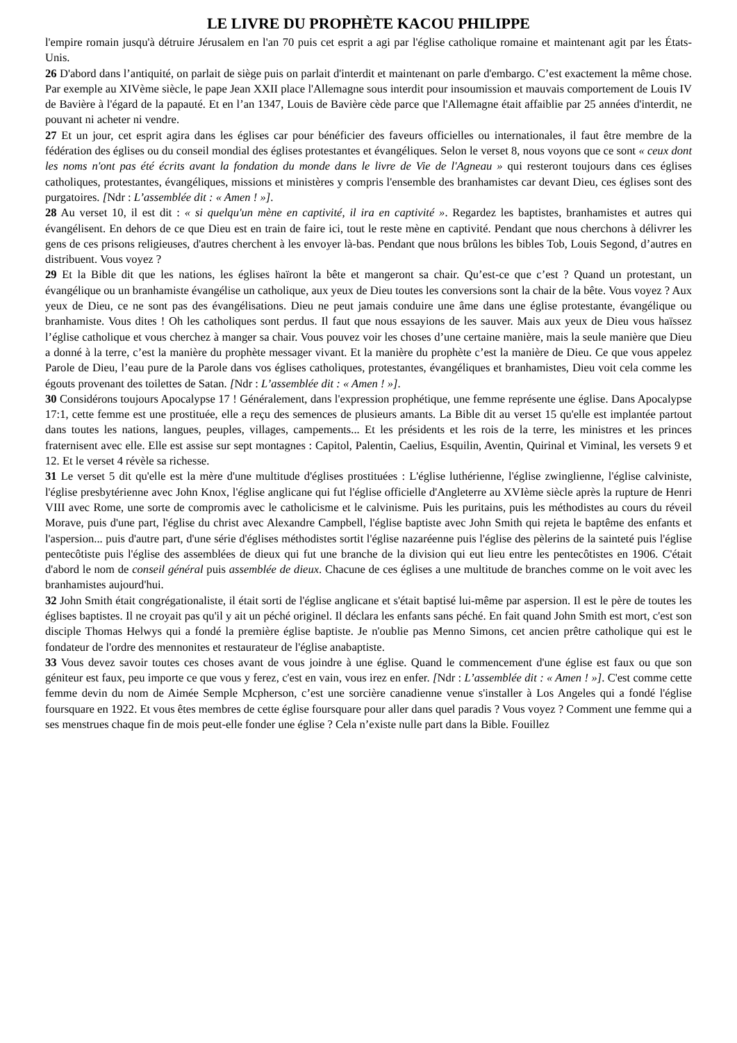LE LIVRE DU PROPHÈTE KACOU PHILIPPE
l'empire romain jusqu'à détruire Jérusalem en l'an 70 puis cet esprit a agi par l'église catholique romaine et maintenant agit par les États-Unis.
26 D'abord dans l’antiquité, on parlait de siège puis on parlait d'interdit et maintenant on parle d'embargo. C’est exactement la même chose. Par exemple au XIVème siècle, le pape Jean XXII place l'Allemagne sous interdit pour insoumission et mauvais comportement de Louis IV de Bavière à l'égard de la papauté. Et en l’an 1347, Louis de Bavière cède parce que l'Allemagne était affaiblie par 25 années d'interdit, ne pouvant ni acheter ni vendre.
27 Et un jour, cet esprit agira dans les églises car pour bénéficier des faveurs officielles ou internationales, il faut être membre de la fédération des églises ou du conseil mondial des églises protestantes et évangéliques. Selon le verset 8, nous voyons que ce sont « ceux dont les noms n'ont pas été écrits avant la fondation du monde dans le livre de Vie de l'Agneau » qui resteront toujours dans ces églises catholiques, protestantes, évangéliques, missions et ministères y compris l'ensemble des branhamistes car devant Dieu, ces églises sont des purgatoires. [Ndr : L’assemblée dit : « Amen ! »].
28 Au verset 10, il est dit : « si quelqu'un mène en captivité, il ira en captivité ». Regardez les baptistes, branhamistes et autres qui évangélisent. En dehors de ce que Dieu est en train de faire ici, tout le reste mène en captivité. Pendant que nous cherchons à délivrer les gens de ces prisons religieuses, d'autres cherchent à les envoyer là-bas. Pendant que nous brûlons les bibles Tob, Louis Segond, d’autres en distribuent. Vous voyez ?
29 Et la Bible dit que les nations, les églises haïront la bête et mangeront sa chair. Qu’est-ce que c’est ? Quand un protestant, un évangélique ou un branhamiste évangélise un catholique, aux yeux de Dieu toutes les conversions sont la chair de la bête. Vous voyez ? Aux yeux de Dieu, ce ne sont pas des évangélisations. Dieu ne peut jamais conduire une âme dans une église protestante, évangélique ou branhamiste. Vous dites ! Oh les catholiques sont perdus. Il faut que nous essayions de les sauver. Mais aux yeux de Dieu vous haïssez l’église catholique et vous cherchez à manger sa chair. Vous pouvez voir les choses d’une certaine manière, mais la seule manière que Dieu a donné à la terre, c’est la manière du prophète messager vivant. Et la manière du prophète c’est la manière de Dieu. Ce que vous appelez Parole de Dieu, l’eau pure de la Parole dans vos églises catholiques, protestantes, évangéliques et branhamistes, Dieu voit cela comme les égouts provenant des toilettes de Satan. [Ndr : L’assemblée dit : « Amen ! »].
30 Considérons toujours Apocalypse 17 ! Généralement, dans l'expression prophétique, une femme représente une église. Dans Apocalypse 17:1, cette femme est une prostituée, elle a reçu des semences de plusieurs amants. La Bible dit au verset 15 qu'elle est implantée partout dans toutes les nations, langues, peuples, villages, campements... Et les présidents et les rois de la terre, les ministres et les princes fraternisent avec elle. Elle est assise sur sept montagnes : Capitol, Palentin, Caelius, Esquilin, Aventin, Quirinal et Viminal, les versets 9 et 12. Et le verset 4 révèle sa richesse.
31 Le verset 5 dit qu'elle est la mère d'une multitude d'églises prostituées : L'église luthérienne, l'église zwinglienne, l'église calviniste, l'église presbytérienne avec John Knox, l'église anglicane qui fut l'église officielle d'Angleterre au XVIème siècle après la rupture de Henri VIII avec Rome, une sorte de compromis avec le catholicisme et le calvinisme. Puis les puritains, puis les méthodistes au cours du réveil Morave, puis d'une part, l'église du christ avec Alexandre Campbell, l'église baptiste avec John Smith qui rejeta le baptême des enfants et l'aspersion... puis d'autre part, d'une série d'églises méthodistes sortit l'église nazaréenne puis l'église des pèlerins de la sainteté puis l'église pentecôtiste puis l'église des assemblées de dieux qui fut une branche de la division qui eut lieu entre les pentecôtistes en 1906. C'était d'abord le nom de conseil général puis assemblée de dieux. Chacune de ces églises a une multitude de branches comme on le voit avec les branhamistes aujourd'hui.
32 John Smith était congrégationaliste, il était sorti de l'église anglicane et s'était baptisé lui-même par aspersion. Il est le père de toutes les églises baptistes. Il ne croyait pas qu'il y ait un péché originel. Il déclara les enfants sans péché. En fait quand John Smith est mort, c'est son disciple Thomas Helwys qui a fondé la première église baptiste. Je n'oublie pas Menno Simons, cet ancien prêtre catholique qui est le fondateur de l'ordre des mennonites et restaurateur de l'église anabaptiste.
33 Vous devez savoir toutes ces choses avant de vous joindre à une église. Quand le commencement d'une église est faux ou que son géniteur est faux, peu importe ce que vous y ferez, c'est en vain, vous irez en enfer. [Ndr : L’assemblée dit : « Amen ! »]. C'est comme cette femme devin du nom de Aimée Semple Mcpherson, c’est une sorcière canadienne venue s'installer à Los Angeles qui a fondé l'église foursquare en 1922. Et vous êtes membres de cette église foursquare pour aller dans quel paradis ? Vous voyez ? Comment une femme qui a ses menstrues chaque fin de mois peut-elle fonder une église ? Cela n’existe nulle part dans la Bible. Fouillez